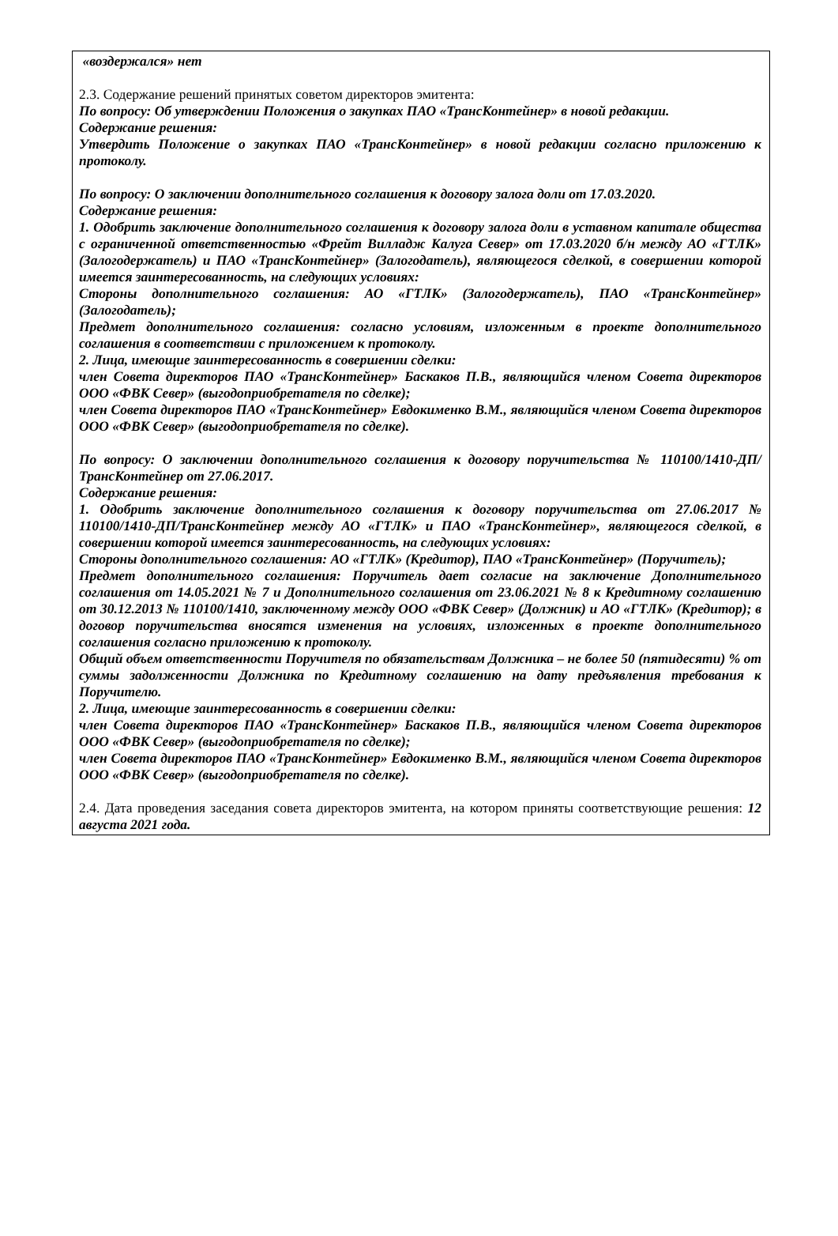«воздержался» нет
2.3. Содержание решений принятых советом директоров эмитента:
По вопросу: Об утверждении Положения о закупках ПАО «ТрансКонтейнер» в новой редакции.
Содержание решения:
Утвердить Положение о закупках ПАО «ТрансКонтейнер» в новой редакции согласно приложению к протоколу.
По вопросу: О заключении дополнительного соглашения к договору залога доли от 17.03.2020.
Содержание решения:
1. Одобрить заключение дополнительного соглашения к договору залога доли в уставном капитале общества с ограниченной ответственностью «Фрейт Вилладж Калуга Север» от 17.03.2020 б/н между АО «ГТЛК» (Залогодержатель) и ПАО «ТрансКонтейнер» (Залогодатель), являющегося сделкой, в совершении которой имеется заинтересованность, на следующих условиях:
Стороны дополнительного соглашения: АО «ГТЛК» (Залогодержатель), ПАО «ТрансКонтейнер» (Залогодатель);
Предмет дополнительного соглашения: согласно условиям, изложенным в проекте дополнительного соглашения в соответствии с приложением к протоколу.
2. Лица, имеющие заинтересованность в совершении сделки:
член Совета директоров ПАО «ТрансКонтейнер» Баскаков П.В., являющийся членом Совета директоров ООО «ФВК Север» (выгодоприобретателя по сделке);
член Совета директоров ПАО «ТрансКонтейнер» Евдокименко В.М., являющийся членом Совета директоров ООО «ФВК Север» (выгодоприобретателя по сделке).
По вопросу: О заключении дополнительного соглашения к договору поручительства № 110100/1410-ДП/ТрансКонтейнер от 27.06.2017.
Содержание решения:
1. Одобрить заключение дополнительного соглашения к договору поручительства от 27.06.2017 № 110100/1410-ДП/ТрансКонтейнер между АО «ГТЛК» и ПАО «ТрансКонтейнер», являющегося сделкой, в совершении которой имеется заинтересованность, на следующих условиях:
Стороны дополнительного соглашения: АО «ГТЛК» (Кредитор), ПАО «ТрансКонтейнер» (Поручитель);
Предмет дополнительного соглашения: Поручитель дает согласие на заключение Дополнительного соглашения от 14.05.2021 № 7 и Дополнительного соглашения от 23.06.2021 № 8 к Кредитному соглашению от 30.12.2013 № 110100/1410, заключенному между ООО «ФВК Север» (Должник) и АО «ГТЛК» (Кредитор); в договор поручительства вносятся изменения на условиях, изложенных в проекте дополнительного соглашения согласно приложению к протоколу.
Общий объем ответственности Поручителя по обязательствам Должника – не более 50 (пятидесяти) % от суммы задолженности Должника по Кредитному соглашению на дату предъявления требования к Поручителю.
2. Лица, имеющие заинтересованность в совершении сделки:
член Совета директоров ПАО «ТрансКонтейнер» Баскаков П.В., являющийся членом Совета директоров ООО «ФВК Север» (выгодоприобретателя по сделке);
член Совета директоров ПАО «ТрансКонтейнер» Евдокименко В.М., являющийся членом Совета директоров ООО «ФВК Север» (выгодоприобретателя по сделке).
2.4. Дата проведения заседания совета директоров эмитента, на котором приняты соответствующие решения: 12 августа 2021 года.